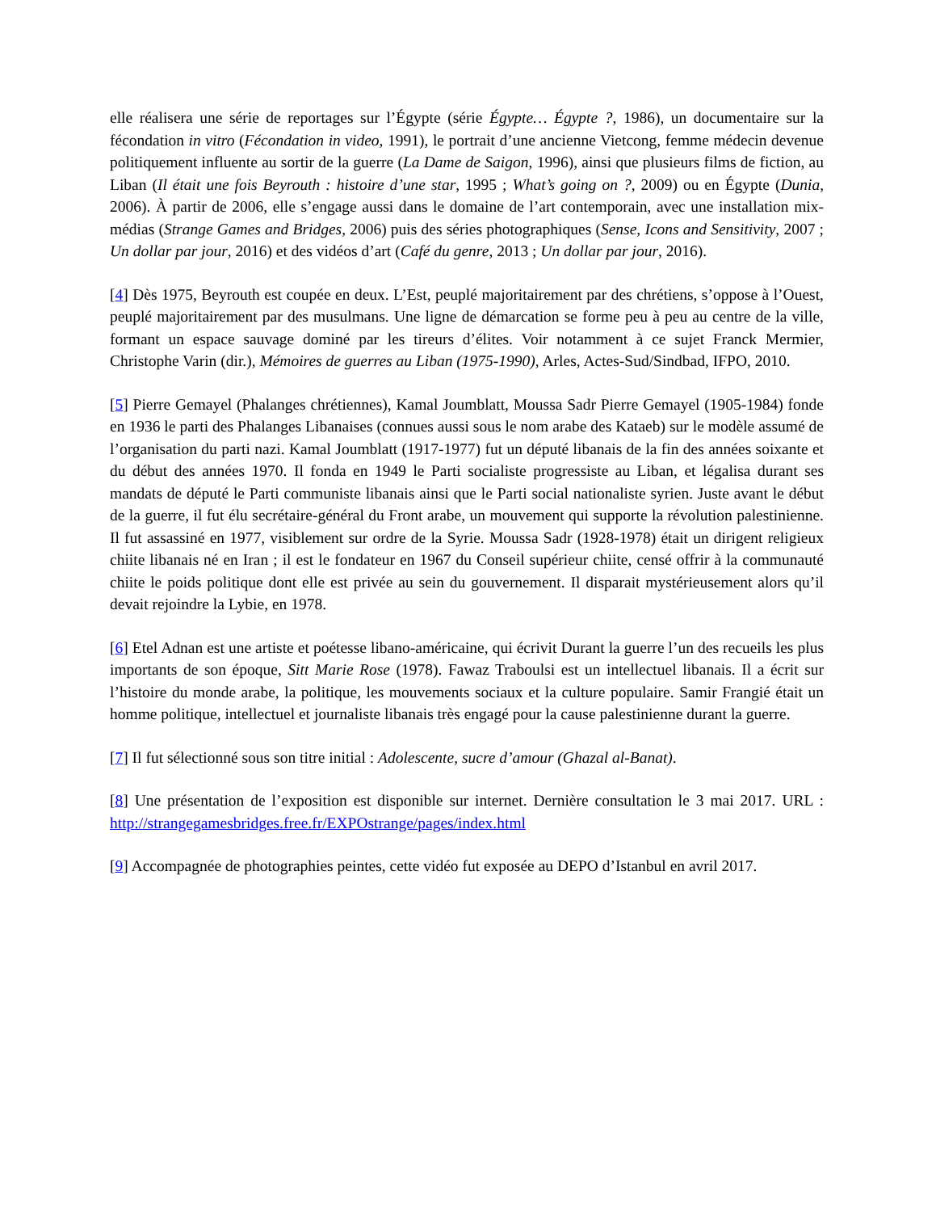elle réalisera une série de reportages sur l’Égypte (série Égypte… Égypte ?, 1986), un documentaire sur la fécondation in vitro (Fécondation in video, 1991), le portrait d’une ancienne Vietcong, femme médecin devenue politiquement influente au sortir de la guerre (La Dame de Saigon, 1996), ainsi que plusieurs films de fiction, au Liban (Il était une fois Beyrouth : histoire d’une star, 1995 ; What’s going on ?, 2009) ou en Égypte (Dunia, 2006). À partir de 2006, elle s’engage aussi dans le domaine de l’art contemporain, avec une installation mix-médias (Strange Games and Bridges, 2006) puis des séries photographiques (Sense, Icons and Sensitivity, 2007 ; Un dollar par jour, 2016) et des vidéos d’art (Café du genre, 2013 ; Un dollar par jour, 2016).
[4] Dès 1975, Beyrouth est coupée en deux. L’Est, peuplé majoritairement par des chrétiens, s’oppose à l’Ouest, peuplé majoritairement par des musulmans. Une ligne de démarcation se forme peu à peu au centre de la ville, formant un espace sauvage dominé par les tireurs d’élites. Voir notamment à ce sujet Franck Mermier, Christophe Varin (dir.), Mémoires de guerres au Liban (1975-1990), Arles, Actes-Sud/Sindbad, IFPO, 2010.
[5] Pierre Gemayel (Phalanges chrétiennes), Kamal Joumblatt, Moussa Sadr Pierre Gemayel (1905-1984) fonde en 1936 le parti des Phalanges Libanaises (connues aussi sous le nom arabe des Kataeb) sur le modèle assumé de l’organisation du parti nazi. Kamal Joumblatt (1917-1977) fut un député libanais de la fin des années soixante et du début des années 1970. Il fonda en 1949 le Parti socialiste progressiste au Liban, et légalisa durant ses mandats de député le Parti communiste libanais ainsi que le Parti social nationaliste syrien. Juste avant le début de la guerre, il fut élu secrétaire-général du Front arabe, un mouvement qui supporte la révolution palestinienne. Il fut assassiné en 1977, visiblement sur ordre de la Syrie. Moussa Sadr (1928-1978) était un dirigent religieux chiite libanais né en Iran ; il est le fondateur en 1967 du Conseil supérieur chiite, censé offrir à la communauté chiite le poids politique dont elle est privée au sein du gouvernement. Il disparait mystérieusement alors qu’il devait rejoindre la Lybie, en 1978.
[6] Etel Adnan est une artiste et poétesse libano-américaine, qui écrivit Durant la guerre l’un des recueils les plus importants de son époque, Sitt Marie Rose (1978). Fawaz Traboulsi est un intellectuel libanais. Il a écrit sur l’histoire du monde arabe, la politique, les mouvements sociaux et la culture populaire. Samir Frangié était un homme politique, intellectuel et journaliste libanais très engagé pour la cause palestinienne durant la guerre.
[7] Il fut sélectionné sous son titre initial : Adolescente, sucre d’amour (Ghazal al-Banat).
[8] Une présentation de l’exposition est disponible sur internet. Dernière consultation le 3 mai 2017. URL : http://strangegamesbridges.free.fr/EXPOstrange/pages/index.html
[9] Accompagnée de photographies peintes, cette vidéo fut exposée au DEPO d’Istanbul en avril 2017.